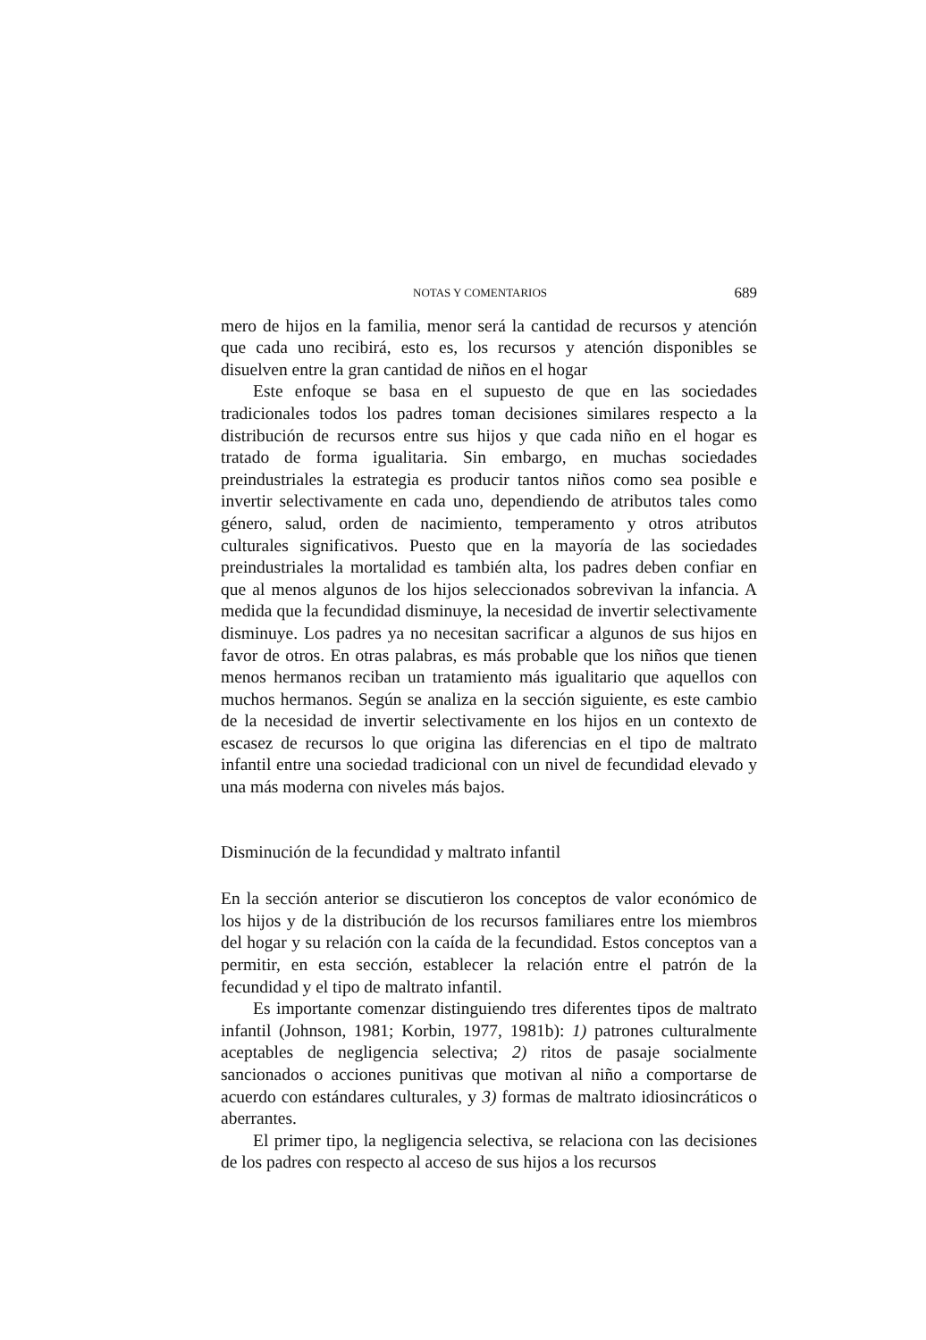NOTAS Y COMENTARIOS 689
mero de hijos en la familia, menor será la cantidad de recursos y atención que cada uno recibirá, esto es, los recursos y atención disponibles se disuelven entre la gran cantidad de niños en el hogar
Este enfoque se basa en el supuesto de que en las sociedades tradicionales todos los padres toman decisiones similares respecto a la distribución de recursos entre sus hijos y que cada niño en el hogar es tratado de forma igualitaria. Sin embargo, en muchas sociedades preindustriales la estrategia es producir tantos niños como sea posible e invertir selectivamente en cada uno, dependiendo de atributos tales como género, salud, orden de nacimiento, temperamento y otros atributos culturales significativos. Puesto que en la mayoría de las sociedades preindustriales la mortalidad es también alta, los padres deben confiar en que al menos algunos de los hijos seleccionados sobrevivan la infancia. A medida que la fecundidad disminuye, la necesidad de invertir selectivamente disminuye. Los padres ya no necesitan sacrificar a algunos de sus hijos en favor de otros. En otras palabras, es más probable que los niños que tienen menos hermanos reciban un tratamiento más igualitario que aquellos con muchos hermanos. Según se analiza en la sección siguiente, es este cambio de la necesidad de invertir selectivamente en los hijos en un contexto de escasez de recursos lo que origina las diferencias en el tipo de maltrato infantil entre una sociedad tradicional con un nivel de fecundidad elevado y una más moderna con niveles más bajos.
Disminución de la fecundidad y maltrato infantil
En la sección anterior se discutieron los conceptos de valor económico de los hijos y de la distribución de los recursos familiares entre los miembros del hogar y su relación con la caída de la fecundidad. Estos conceptos van a permitir, en esta sección, establecer la relación entre el patrón de la fecundidad y el tipo de maltrato infantil.
Es importante comenzar distinguiendo tres diferentes tipos de maltrato infantil (Johnson, 1981; Korbin, 1977, 1981b): 1) patrones culturalmente aceptables de negligencia selectiva; 2) ritos de pasaje socialmente sancionados o acciones punitivas que motivan al niño a comportarse de acuerdo con estándares culturales, y 3) formas de maltrato idiosincráticos o aberrantes.
El primer tipo, la negligencia selectiva, se relaciona con las decisiones de los padres con respecto al acceso de sus hijos a los recursos